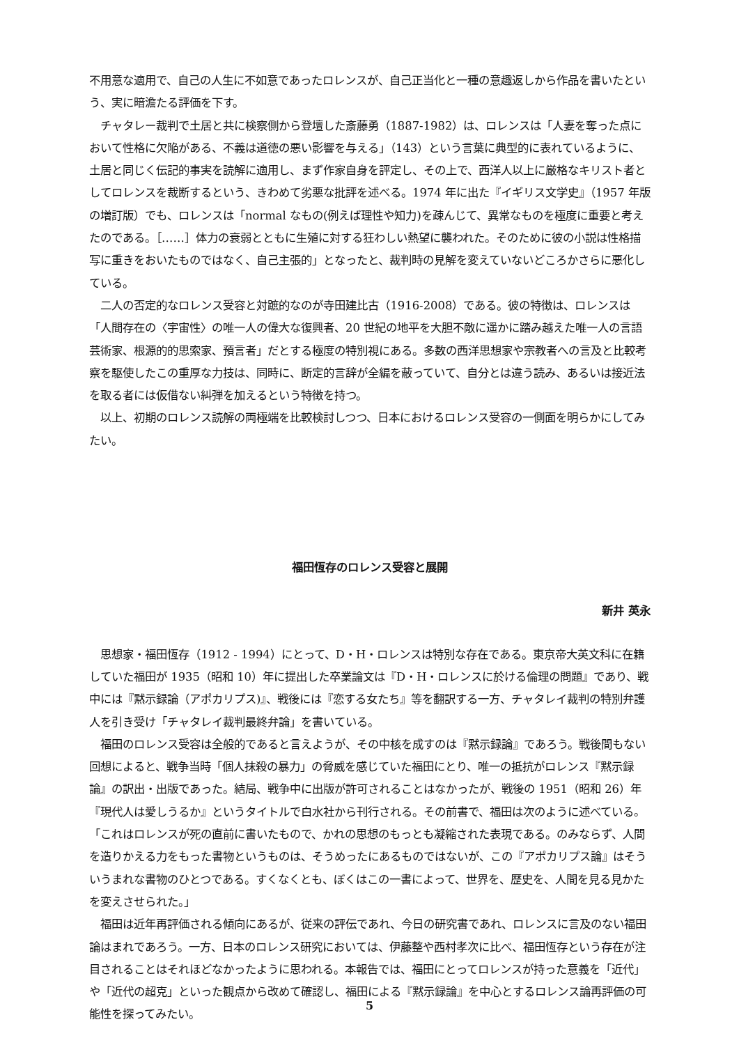不用意な適用で、自己の人生に不如意であったロレンスが、自己正当化と一種の意趣返しから作品を書いたという、実に暗澹たる評価を下す。
チャタレー裁判で土居と共に検察側から登壇した斎藤勇（1887-1982）は、ロレンスは「人妻を奪った点において性格に欠陥がある、不義は道徳の悪い影響を与える」（143）という言葉に典型的に表れているように、土居と同じく伝記的事実を読解に適用し、まず作家自身を評定し、その上で、西洋人以上に厳格なキリスト者としてロレンスを裁断するという、きわめて劣悪な批評を述べる。1974 年に出た『イギリス文学史』（1957 年版の増訂版）でも、ロレンスは「normal なもの(例えば理性や知力)を疎んじて、異常なものを極度に重要と考えたのである。［……］体力の衰弱とともに生殖に対する狂わしい熱望に襲われた。そのために彼の小説は性格描写に重きをおいたものではなく、自己主張的」となったと、裁判時の見解を変えていないどころかさらに悪化している。
二人の否定的なロレンス受容と対蹠的なのが寺田建比古（1916-2008）である。彼の特徴は、ロレンスは「人間存在の〈宇宙性〉の唯一人の偉大な復興者、20 世紀の地平を大胆不敵に遥かに踏み越えた唯一人の言語芸術家、根源的的思索家、預言者」だとする極度の特別視にある。多数の西洋思想家や宗教者への言及と比較考察を駆使したこの重厚な力技は、同時に、断定的言辞が全編を蔽っていて、自分とは違う読み、あるいは接近法を取る者には仮借ない糾弾を加えるという特徴を持つ。
以上、初期のロレンス読解の両極端を比較検討しつつ、日本におけるロレンス受容の一側面を明らかにしてみたい。
福田恆存のロレンス受容と展開
新井 英永
思想家・福田恆存（1912 - 1994）にとって、D・H・ロレンスは特別な存在である。東京帝大英文科に在籍していた福田が 1935（昭和 10）年に提出した卒業論文は『D・H・ロレンスに於ける倫理の問題』であり、戦中には『黙示録論（アポカリプス)』、戦後には『恋する女たち』等を翻訳する一方、チャタレイ裁判の特別弁護人を引き受け「チャタレイ裁判最終弁論」を書いている。
福田のロレンス受容は全般的であると言えようが、その中核を成すのは『黙示録論』であろう。戦後間もない回想によると、戦争当時「個人抹殺の暴力」の脅威を感じていた福田にとり、唯一の抵抗がロレンス『黙示録論』の訳出・出版であった。結局、戦争中に出版が許可されることはなかったが、戦後の 1951（昭和 26）年『現代人は愛しうるか』というタイトルで白水社から刊行される。その前書で、福田は次のように述べている。「これはロレンスが死の直前に書いたもので、かれの思想のもっとも凝縮された表現である。のみならず、人間を造りかえる力をもった書物というものは、そうめったにあるものではないが、この『アポカリプス論』はそういうまれな書物のひとつである。すくなくとも、ぼくはこの一書によって、世界を、歴史を、人間を見る見かたを変えさせられた。」
福田は近年再評価される傾向にあるが、従来の評伝であれ、今日の研究書であれ、ロレンスに言及のない福田論はまれであろう。一方、日本のロレンス研究においては、伊藤整や西村孝次に比べ、福田恆存という存在が注目されることはそれほどなかったように思われる。本報告では、福田にとってロレンスが持った意義を「近代」や「近代の超克」といった観点から改めて確認し、福田による『黙示録論』を中心とするロレンス論再評価の可能性を探ってみたい。
5